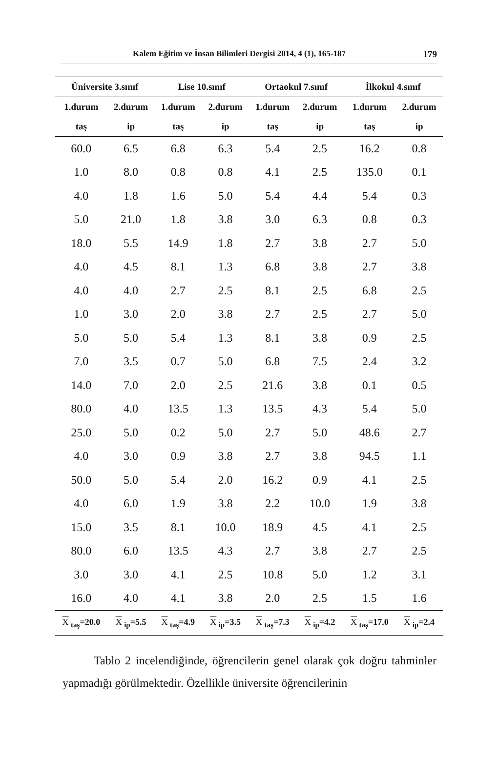Kalem Eğitim ve İnsan Bilimleri Dergisi 2014, 4 (1), 165-187
179
| Üniversite 3.sınıf | | Lise 10.sınıf | | Ortaokul 7.sınıf | | İlkokul 4.sınıf | |
| --- | --- | --- | --- | --- | --- | --- | --- |
| 1.durum | 2.durum | 1.durum | 2.durum | 1.durum | 2.durum | 1.durum | 2.durum |
| taş | ip | taş | ip | taş | ip | taş | ip |
| 60.0 | 6.5 | 6.8 | 6.3 | 5.4 | 2.5 | 16.2 | 0.8 |
| 1.0 | 8.0 | 0.8 | 0.8 | 4.1 | 2.5 | 135.0 | 0.1 |
| 4.0 | 1.8 | 1.6 | 5.0 | 5.4 | 4.4 | 5.4 | 0.3 |
| 5.0 | 21.0 | 1.8 | 3.8 | 3.0 | 6.3 | 0.8 | 0.3 |
| 18.0 | 5.5 | 14.9 | 1.8 | 2.7 | 3.8 | 2.7 | 5.0 |
| 4.0 | 4.5 | 8.1 | 1.3 | 6.8 | 3.8 | 2.7 | 3.8 |
| 4.0 | 4.0 | 2.7 | 2.5 | 8.1 | 2.5 | 6.8 | 2.5 |
| 1.0 | 3.0 | 2.0 | 3.8 | 2.7 | 2.5 | 2.7 | 5.0 |
| 5.0 | 5.0 | 5.4 | 1.3 | 8.1 | 3.8 | 0.9 | 2.5 |
| 7.0 | 3.5 | 0.7 | 5.0 | 6.8 | 7.5 | 2.4 | 3.2 |
| 14.0 | 7.0 | 2.0 | 2.5 | 21.6 | 3.8 | 0.1 | 0.5 |
| 80.0 | 4.0 | 13.5 | 1.3 | 13.5 | 4.3 | 5.4 | 5.0 |
| 25.0 | 5.0 | 0.2 | 5.0 | 2.7 | 5.0 | 48.6 | 2.7 |
| 4.0 | 3.0 | 0.9 | 3.8 | 2.7 | 3.8 | 94.5 | 1.1 |
| 50.0 | 5.0 | 5.4 | 2.0 | 16.2 | 0.9 | 4.1 | 2.5 |
| 4.0 | 6.0 | 1.9 | 3.8 | 2.2 | 10.0 | 1.9 | 3.8 |
| 15.0 | 3.5 | 8.1 | 10.0 | 18.9 | 4.5 | 4.1 | 2.5 |
| 80.0 | 6.0 | 13.5 | 4.3 | 2.7 | 3.8 | 2.7 | 2.5 |
| 3.0 | 3.0 | 4.1 | 2.5 | 10.8 | 5.0 | 1.2 | 3.1 |
| 16.0 | 4.0 | 4.1 | 3.8 | 2.0 | 2.5 | 1.5 | 1.6 |
| X <sub>taş</sub>=20.0 | X <sub>ip</sub>=5.5 | X <sub>taş</sub>=4.9 | X <sub>ip</sub>=3.5 | X <sub>taş</sub>=7.3 | X <sub>ip</sub>=4.2 | X <sub>taş</sub>=17.0 | X <sub>ip</sub>=2.4 |
Tablo 2 incelendiğinde, öğrencilerin genel olarak çok doğru tahminler yapmadığı görülmektedir. Özellikle üniversite öğrencilerinin